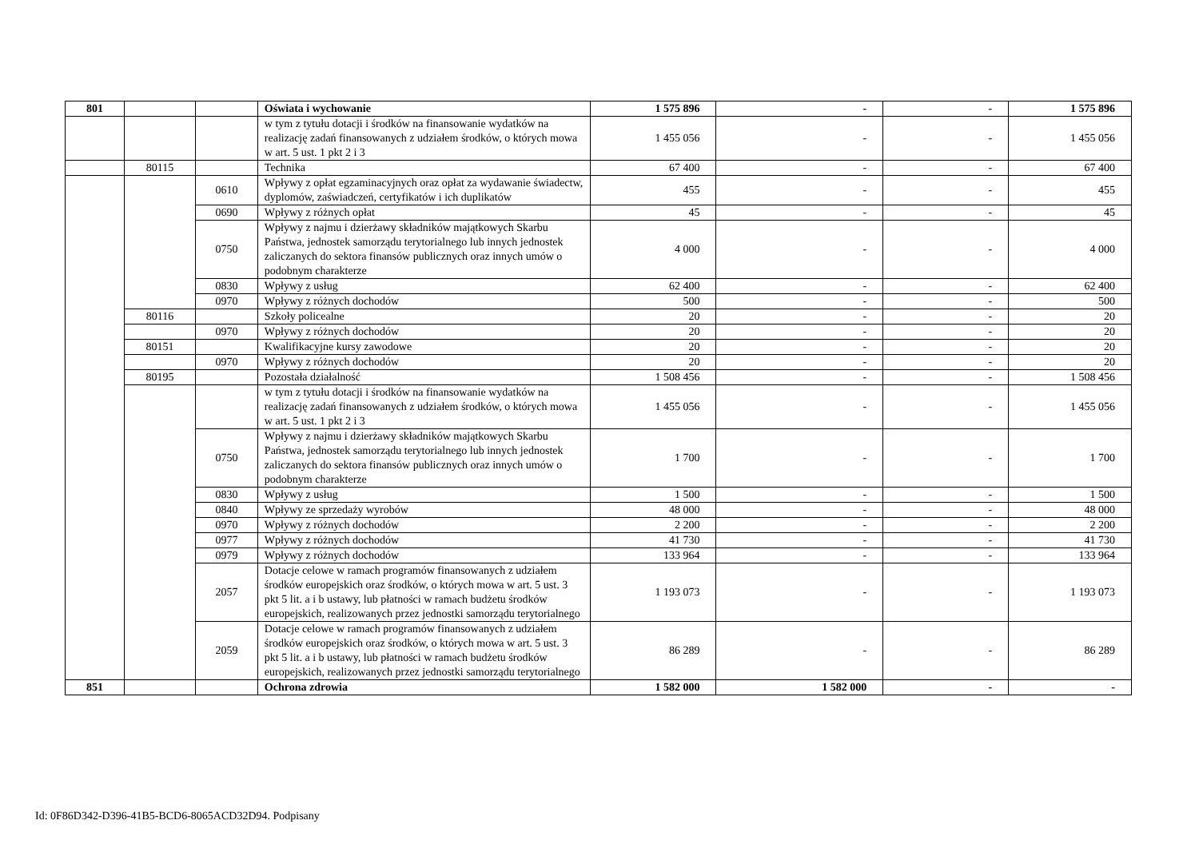| 801 | | | Oświata i wychowanie | 1 575 896 | - | - | 1 575 896 |
| | | | w tym z tytułu dotacji i środków na finansowanie wydatków na realizację zadań finansowanych z udziałem środków, o których mowa w art. 5 ust. 1 pkt 2 i 3 | 1 455 056 | - | - | 1 455 056 |
| | 80115 | | Technika | 67 400 | - | - | 67 400 |
| | | 0610 | Wpływy z opłat egzaminacyjnych oraz opłat za wydawanie świadectw, dyplomów, zaświadczeń, certyfikatów i ich duplikatów | 455 | - | - | 455 |
| | | 0690 | Wpływy z różnych opłat | 45 | - | - | 45 |
| | | 0750 | Wpływy z najmu i dzierżawy składników majątkowych Skarbu Państwa, jednostek samorządu terytorialnego lub innych jednostek zaliczanych do sektora finansów publicznych oraz innych umów o podobnym charakterze | 4 000 | - | - | 4 000 |
| | | 0830 | Wpływy z usług | 62 400 | - | - | 62 400 |
| | | 0970 | Wpływy z różnych dochodów | 500 | - | - | 500 |
| | 80116 | | Szkoły policealne | 20 | - | - | 20 |
| | | 0970 | Wpływy z różnych dochodów | 20 | - | - | 20 |
| | 80151 | | Kwalifikacyjne kursy zawodowe | 20 | - | - | 20 |
| | | 0970 | Wpływy z różnych dochodów | 20 | - | - | 20 |
| | 80195 | | Pozostała działalność | 1 508 456 | - | - | 1 508 456 |
| | | | w tym z tytułu dotacji i środków na finansowanie wydatków na realizację zadań finansowanych z udziałem środków, o których mowa w art. 5 ust. 1 pkt 2 i 3 | 1 455 056 | - | - | 1 455 056 |
| | | 0750 | Wpływy z najmu i dzierżawy składników majątkowych Skarbu Państwa, jednostek samorządu terytorialnego lub innych jednostek zaliczanych do sektora finansów publicznych oraz innych umów o podobnym charakterze | 1 700 | - | - | 1 700 |
| | | 0830 | Wpływy z usług | 1 500 | - | - | 1 500 |
| | | 0840 | Wpływy ze sprzedaży wyrobów | 48 000 | - | - | 48 000 |
| | | 0970 | Wpływy z różnych dochodów | 2 200 | - | - | 2 200 |
| | | 0977 | Wpływy z różnych dochodów | 41 730 | - | - | 41 730 |
| | | 0979 | Wpływy z różnych dochodów | 133 964 | - | - | 133 964 |
| | | 2057 | Dotacje celowe w ramach programów finansowanych z udziałem środków europejskich oraz środków, o których mowa w art. 5 ust. 3 pkt 5 lit. a i b ustawy, lub płatności w ramach budżetu środków europejskich, realizowanych przez jednostki samorządu terytorialnego | 1 193 073 | - | - | 1 193 073 |
| | | 2059 | Dotacje celowe w ramach programów finansowanych z udziałem środków europejskich oraz środków, o których mowa w art. 5 ust. 3 pkt 5 lit. a i b ustawy, lub płatności w ramach budżetu środków europejskich, realizowanych przez jednostki samorządu terytorialnego | 86 289 | - | - | 86 289 |
| 851 | | | Ochrona zdrowia | 1 582 000 | 1 582 000 | - | - |
Id: 0F86D342-D396-41B5-BCD6-8065ACD32D94. Podpisany